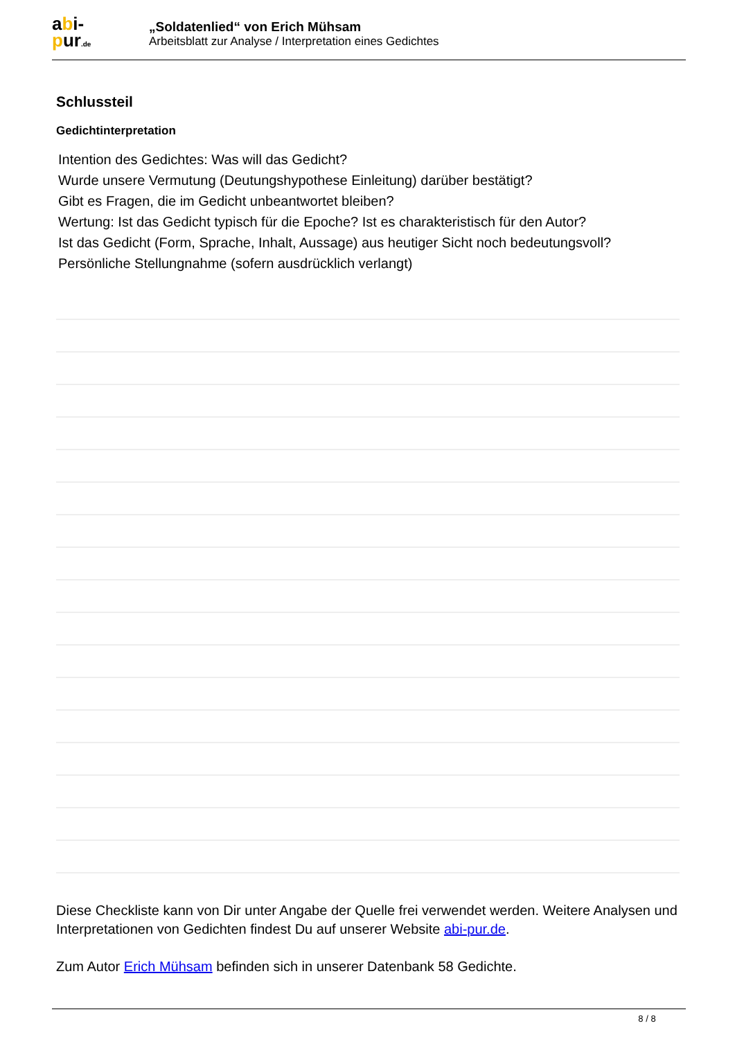abi-
pur.de
„Soldatenlied“ von Erich Mühsam
Arbeitsblatt zur Analyse / Interpretation eines Gedichtes
Schlussteil
Gedichtinterpretation
Intention des Gedichtes: Was will das Gedicht?
Wurde unsere Vermutung (Deutungshypothese Einleitung) darüber bestätigt?
Gibt es Fragen, die im Gedicht unbeantwortet bleiben?
Wertung: Ist das Gedicht typisch für die Epoche? Ist es charakteristisch für den Autor?
Ist das Gedicht (Form, Sprache, Inhalt, Aussage) aus heutiger Sicht noch bedeutungsvoll?
Persönliche Stellungnahme (sofern ausdrücklich verlangt)
Diese Checkliste kann von Dir unter Angabe der Quelle frei verwendet werden. Weitere Analysen und Interpretationen von Gedichten findest Du auf unserer Website abi-pur.de.
Zum Autor Erich Mühsam befinden sich in unserer Datenbank 58 Gedichte.
8 / 8